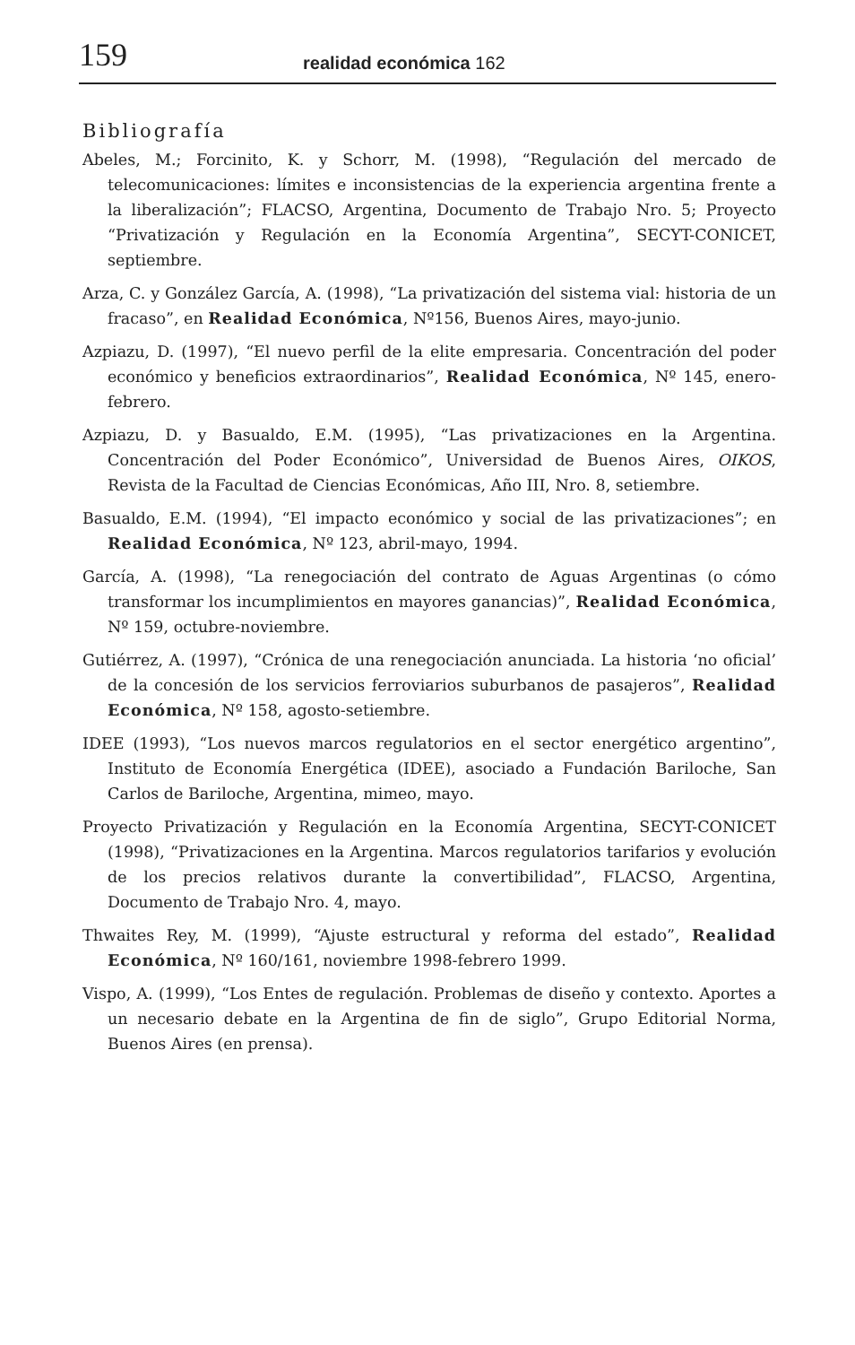159 realidad económica 162
Bibliografía
Abeles, M.; Forcinito, K. y Schorr, M. (1998), “Regulación del mercado de telecomunicaciones: límites e inconsistencias de la experiencia argentina frente a la liberalización”; FLACSO, Argentina, Documento de Trabajo Nro. 5; Proyecto “Privatización y Regulación en la Economía Argentina”, SECYT-CONICET, septiembre.
Arza, C. y González García, A. (1998), “La privatización del sistema vial: historia de un fracaso”, en Realidad Económica, Nº156, Buenos Aires, mayo-junio.
Azpiazu, D. (1997), “El nuevo perfil de la elite empresaria. Concentración del poder económico y beneficios extraordinarios”, Realidad Económica, Nº 145, enero-febrero.
Azpiazu, D. y Basualdo, E.M. (1995), “Las privatizaciones en la Argentina. Concentración del Poder Económico”, Universidad de Buenos Aires, OIKOS, Revista de la Facultad de Ciencias Económicas, Año III, Nro. 8, setiembre.
Basualdo, E.M. (1994), “El impacto económico y social de las privatizaciones”; en Realidad Económica, Nº 123, abril-mayo, 1994.
García, A. (1998), “La renegociación del contrato de Aguas Argentinas (o cómo transformar los incumplimientos en mayores ganancias)”, Realidad Económica, Nº 159, octubre-noviembre.
Gutiérrez, A. (1997), “Crónica de una renegociación anunciada. La historia ‘no oficial’ de la concesión de los servicios ferroviarios suburbanos de pasajeros”, Realidad Económica, Nº 158, agosto-setiembre.
IDEE (1993), “Los nuevos marcos regulatorios en el sector energético argentino”, Instituto de Economía Energética (IDEE), asociado a Fundación Bariloche, San Carlos de Bariloche, Argentina, mimeo, mayo.
Proyecto Privatización y Regulación en la Economía Argentina, SECYT-CONICET (1998), “Privatizaciones en la Argentina. Marcos regulatorios tarifarios y evolución de los precios relativos durante la convertibilidad”, FLACSO, Argentina, Documento de Trabajo Nro. 4, mayo.
Thwaites Rey, M. (1999), “Ajuste estructural y reforma del estado”, Realidad Económica, Nº 160/161, noviembre 1998-febrero 1999.
Vispo, A. (1999), “Los Entes de regulación. Problemas de diseño y contexto. Aportes a un necesario debate en la Argentina de fin de siglo”, Grupo Editorial Norma, Buenos Aires (en prensa).